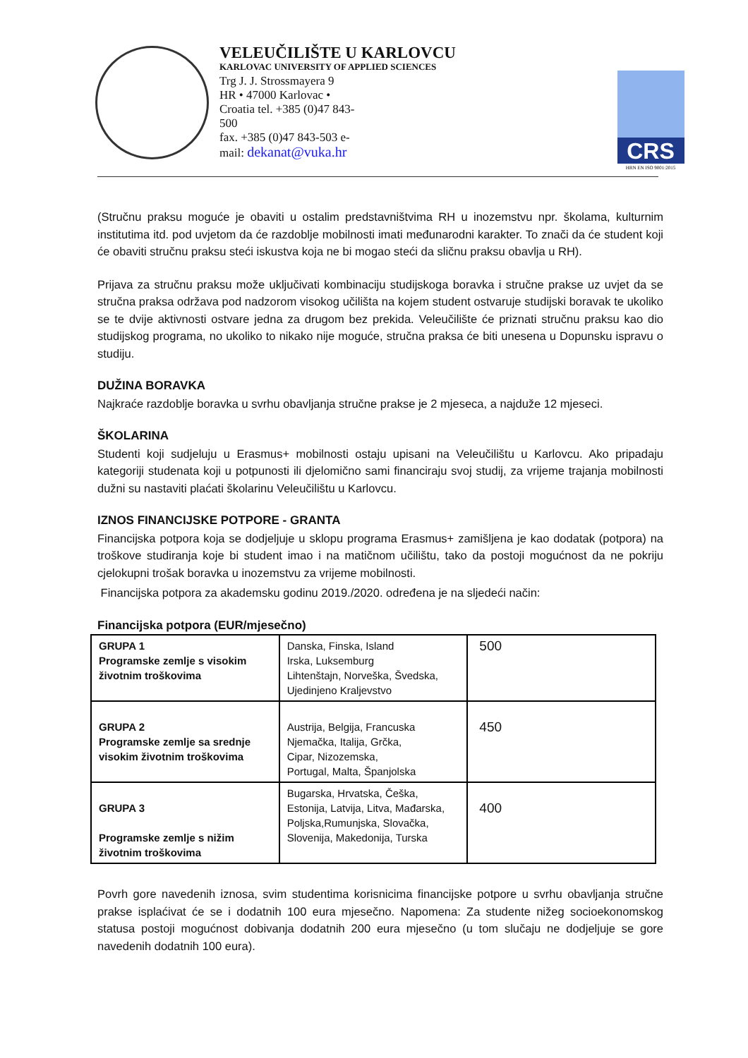VELEUČILIŠTE U KARLOVCU
KARLOVAC UNIVERSITY OF APPLIED SCIENCES
Trg J. J. Strossmayera 9
HR • 47000 Karlovac • Croatia tel. +385 (0)47 843-500
fax. +385 (0)47 843-503 e-mail: dekanat@vuka.hr
CRS
HRN EN ISO 9001:2015
(Stručnu praksu moguće je obaviti u ostalim predstavništvima RH u inozemstvu npr. školama, kulturnim institutima itd. pod uvjetom da će razdoblje mobilnosti imati međunarodni karakter. To znači da će student koji će obaviti stručnu praksu steći iskustva koja ne bi mogao steći da sličnu praksu obavlja u RH).
Prijava za stručnu praksu može uključivati kombinaciju studijskoga boravka i stručne prakse uz uvjet da se stručna praksa održava pod nadzorom visokog učilišta na kojem student ostvaruje studijski boravak te ukoliko se te dvije aktivnosti ostvare jedna za drugom bez prekida. Veleučilište će priznati stručnu praksu kao dio studijskog programa, no ukoliko to nikako nije moguće, stručna praksa će biti unesena u Dopunsku ispravu o studiju.
DUŽINA BORAVKA
Najkraće razdoblje boravka u svrhu obavljanja stručne prakse je 2 mjeseca, a najduže 12 mjeseci.
ŠKOLARINA
Studenti koji sudjeluju u Erasmus+ mobilnosti ostaju upisani na Veleučilištu u Karlovcu. Ako pripadaju kategoriji studenata koji u potpunosti ili djelomično sami financiraju svoj studij, za vrijeme trajanja mobilnosti dužni su nastaviti plaćati školarinu Veleučilištu u Karlovcu.
IZNOS FINANCIJSKE POTPORE - GRANTA
Financijska potpora koja se dodjeljuje u sklopu programa Erasmus+ zamišljena je kao dodatak (potpora) na troškove studiranja koje bi student imao i na matičnom učilištu, tako da postoji mogućnost da ne pokriju cjelokupni trošak boravka u inozemstvu za vrijeme mobilnosti.
Financijska potpora za akademsku godinu 2019./2020. određena je na sljedeći način:
Financijska potpora (EUR/mjesečno)
| GRUPA 1 Programske zemlje s visokim životnim troškovima | Danska, Finska, Island Irska, Luksemburg Lihtenštajn, Norveška, Švedska, Ujedinjeno Kraljevstvo | 500 |
| GRUPA 2 Programske zemlje sa srednje visokim životnim troškovima | Austrija, Belgija, Francuska Njemačka, Italija, Grčka, Cipar, Nizozemska, Portugal, Malta, Španjolska | 450 |
| GRUPA 3 Programske zemlje s nižim životnim troškovima | Bugarska, Hrvatska, Češka, Estonija, Latvija, Litva, Mađarska, Poljska,Rumunjska, Slovačka, Slovenija, Makedonija, Turska | 400 |
Povrh gore navedenih iznosa, svim studentima korisnicima financijske potpore u svrhu obavljanja stručne prakse isplaćivat će se i dodatnih 100 eura mjesečno. Napomena: Za studente nižeg socioekonomskog statusa postoji mogućnost dobivanja dodatnih 200 eura mjesečno (u tom slučaju ne dodjeljuje se gore navedenih dodatnih 100 eura).